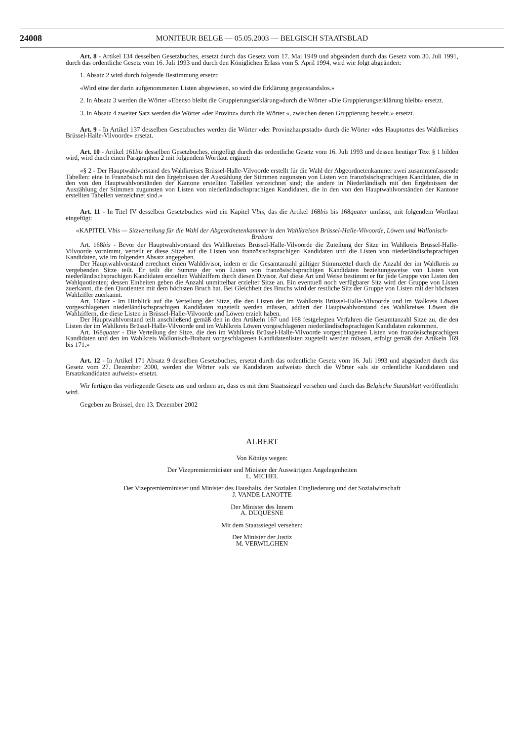24008 MONITEUR BELGE — 05.05.2003 — BELGISCH STAATSBLAD
Art. 8 - Artikel 134 desselben Gesetzbuches, ersetzt durch das Gesetz vom 17. Mai 1949 und abgeändert durch das Gesetz vom 30. Juli 1991, durch das ordentliche Gesetz vom 16. Juli 1993 und durch den Königlichen Erlass vom 5. April 1994, wird wie folgt abgeändert:
1. Absatz 2 wird durch folgende Bestimmung ersetzt:
«Wird eine der darin aufgenommenen Listen abgewiesen, so wird die Erklärung gegenstandslos.»
2. In Absatz 3 werden die Wörter «Ebenso bleibt die Gruppierungserklärung»durch die Wörter «Die Gruppierungserklärung bleibt» ersetzt.
3. In Absatz 4 zweiter Satz werden die Wörter «der Provinz» durch die Wörter «, zwischen denen Gruppierung besteht,» ersetzt.
Art. 9 - In Artikel 137 desselben Gesetzbuches werden die Wörter «der Provinzhauptstadt» durch die Wörter «des Hauptortes des Wahlkreises Brüssel-Halle-Vilvoorde» ersetzt.
Art. 10 - Artikel 161bis desselben Gesetzbuches, eingefügt durch das ordentliche Gesetz vom 16. Juli 1993 und dessen heutiger Text § 1 bilden wird, wird durch einen Paragraphen 2 mit folgendem Wortlaut ergänzt:
«§ 2 - Der Hauptwahlvorstand des Wahlkreises Brüssel-Halle-Vilvoorde erstellt für die Wahl der Abgeordnetenkammer zwei zusammenfassende Tabellen: eine in Französisch mit den Ergebnissen der Auszählung der Stimmen zugunsten von Listen von französischsprachigen Kandidaten, die in den von den Hauptwahlvorständen der Kantone erstellten Tabellen verzeichnet sind; die andere in Niederländisch mit den Ergebnissen der Auszählung der Stimmen zugunsten von Listen von niederländischsprachigen Kandidaten, die in den von den Hauptwahlvorständen der Kantone erstellten Tabellen verzeichnet sind.»
Art. 11 - In Titel IV desselben Gesetzbuches wird ein Kapitel Vbis, das die Artikel 168bis bis 168quater umfasst, mit folgendem Wortlaut eingefügt:
«KAPITEL Vbis — Sitzverteilung für die Wahl der Abgeordnetenkammer in den Wahlkreisen Brüssel-Halle-Vilvoorde, Löwen und Wallonisch-Brabant
Art. 168bis - Bevor der Hauptwahlvorstand des Wahlkreises Brüssel-Halle-Vilvoorde die Zuteilung der Sitze im Wahlkreis Brüssel-Halle-Vilvoorde vornimmt, verteilt er diese Sitze auf die Listen von französischsprachigen Kandidaten und die Listen von niederländischsprachigen Kandidaten, wie im folgenden Absatz angegeben.
Der Hauptwahlvorstand errechnet einen Wahldivisor, indem er die Gesamtanzahl gültiger Stimmzettel durch die Anzahl der im Wahlkreis zu vergebenden Sitze teilt. Er teilt die Summe der von Listen von französischsprachigen Kandidaten beziehungsweise von Listen von niederländischsprachigen Kandidaten erzielten Wahlziffern durch diesen Divisor. Auf diese Art und Weise bestimmt er für jede Gruppe von Listen den Wahlquotienten; dessen Einheiten geben die Anzahl unmittelbar erzielter Sitze an. Ein eventuell noch verfügbarer Sitz wird der Gruppe von Listen zuerkannt, die den Quotienten mit dem höchsten Bruch hat. Bei Gleichheit des Bruchs wird der restliche Sitz der Gruppe von Listen mit der höchsten Wahlziffer zuerkannt.
Art. 168ter - Im Hinblick auf die Verteilung der Sitze, die den Listen der im Wahlkreis Brüssel-Halle-Vilvoorde und im Walkreis Löwen vorgeschlagenen niederländischsprachigen Kandidaten zugeteilt werden müssen, addiert der Hauptwahlvorstand des Wahlkreises Löwen die Wahlziffern, die diese Listen in Brüssel-Halle-Vilvoorde und Löwen erzielt haben.
Der Hauptwahlvorstand teilt anschließend gemäß den in den Artikeln 167 und 168 festgelegten Verfahren die Gesamtanzahl Sitze zu, die den Listen der im Wahlkreis Brüssel-Halle-Vilvoorde und im Wahlkreis Löwen vorgeschlagenen niederländischsprachigen Kandidaten zukommen.
Art. 168quater - Die Verteilung der Sitze, die den im Wahlkreis Brüssel-Halle-Vilvoorde vorgeschlagenen Listen von französischsprachigen Kandidaten und den im Wahlkreis Wallonisch-Brabant vorgeschlagenen Kandidatenlisten zugeteilt werden müssen, erfolgt gemäß den Artikeln 169 bis 171.»
Art. 12 - In Artikel 171 Absatz 9 desselben Gesetzbuches, ersetzt durch das ordentliche Gesetz vom 16. Juli 1993 und abgeändert durch das Gesetz vom 27. Dezember 2000, werden die Wörter «als sie Kandidaten aufweist» durch die Wörter «als sie ordentliche Kandidaten und Ersatzkandidaten aufweist» ersetzt.
Wir fertigen das vorliegende Gesetz aus und ordnen an, dass es mit dem Staatssiegel versehen und durch das Belgische Staatsblatt veröffentlicht wird.
Gegeben zu Brüssel, den 13. Dezember 2002
ALBERT
Von Königs wegen:
Der Vizepremierminister und Minister der Auswärtigen Angelegenheiten
L. MICHEL
Der Vizepremierminister und Minister des Haushalts, der Sozialen Eingliederung und der Sozialwirtschaft
J. VANDE LANOTTE
Der Minister des Innern
A. DUQUESNE
Mit dem Staatssiegel versehen:
Der Minister der Justiz
M. VERWILGHEN